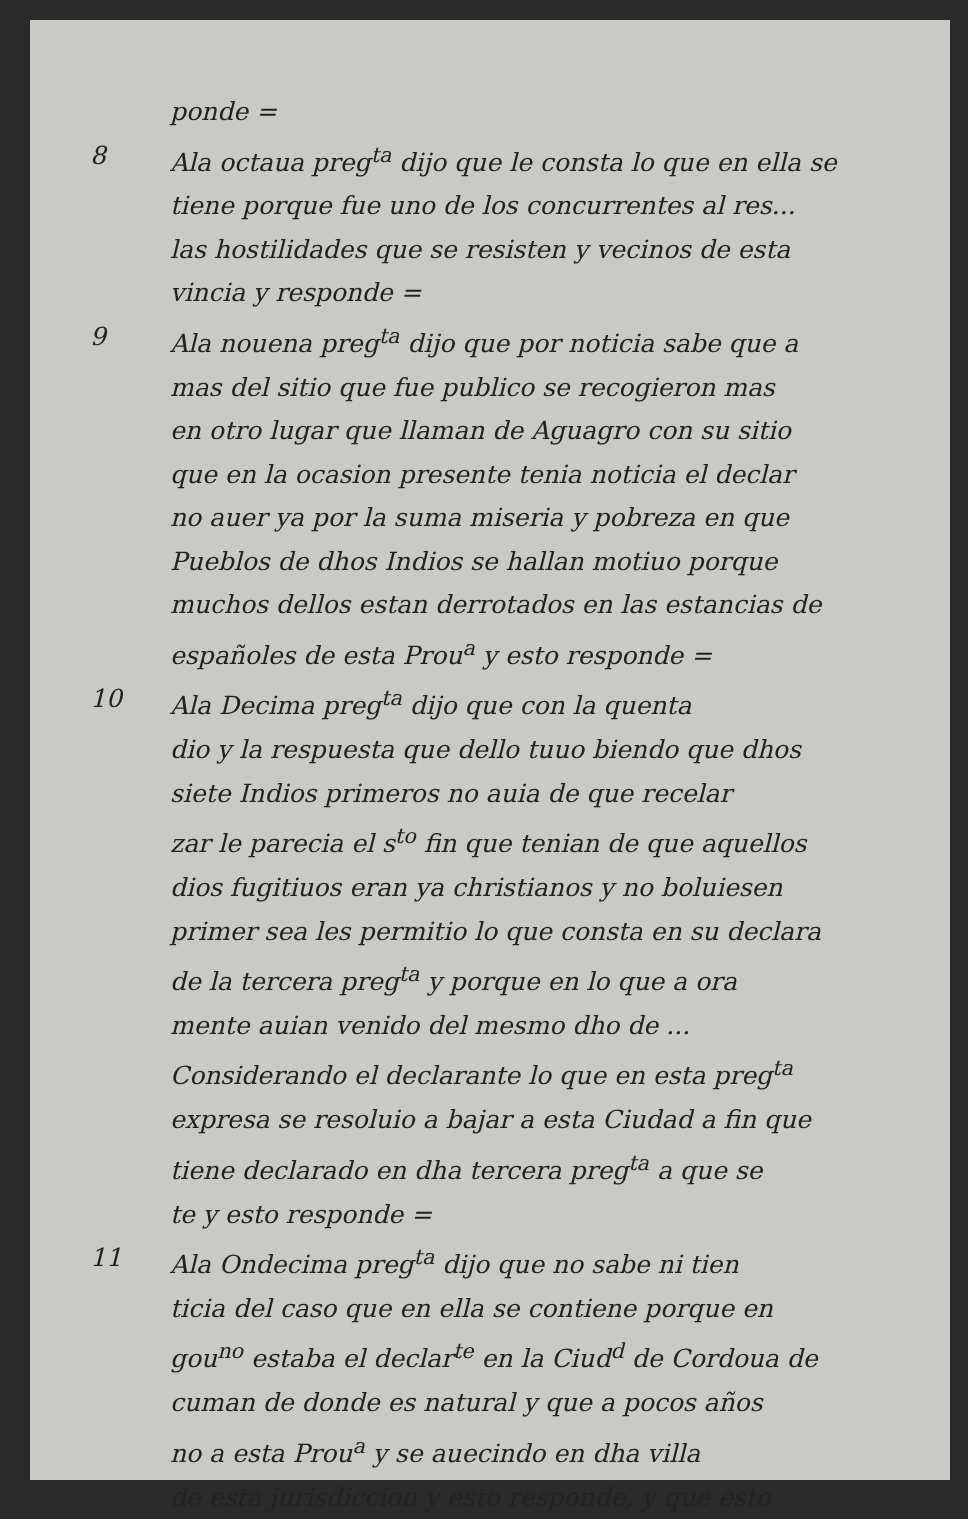ponde =
8 Ala octaua preg<sup>ta</sup> dijo que le consta lo que en ella se
tiene porque fue uno de los concurrentes al res...
las hostilidades que se resisten y vecinos de esta
vincia y responde =
9 Ala nouena preg<sup>ta</sup> dijo que por noticia sabe que a
mas del sitio que fue publico se recogieron mas
en otro lugar que llaman de Aguagro con su sitio
que en la ocasion presente tenia noticia el declar
no auer ya por la suma miseria y pobreza en que
Pueblos de dhos Indios se hallan motiuo porque
muchos dellos estan derrotados en las estancias de
españoles de esta Prou<sup>a</sup> y esto responde =
10 Ala Decima preg<sup>ta</sup> dijo que con la quenta
dio y la respuesta que dello tuuo biendo que dhos
siete Indios primeros no auia de que recelar
zar le parecia el s<sup>to</sup> fin que tenian de que aquellos
dios fugitiuos eran ya christianos y no boluiesen
primer sea les permitio lo que consta en su declara
de la tercera preg<sup>ta</sup> y porque en lo que a ora
mente auian venido del mesmo dho de ...
Considerando el declarante lo que en esta preg<sup>ta</sup>
expresa se resoluio a bajar a esta Ciudad a fin que
tiene declarado en dha tercera preg<sup>ta</sup> a que se
te y esto responde =
11 Ala Ondecima preg<sup>ta</sup> dijo que no sabe ni tien
ticia del caso que en ella se contiene porque en
gou<sup>no</sup> estaba el declar<sup>te</sup> en la Ciud<sup>d</sup> de Cordoua de
cuman de donde es natural y que a pocos años
no a esta Prou<sup>a</sup> y se auecindo en dha villa
de esta jurisdiccion y esto responde, y que esto